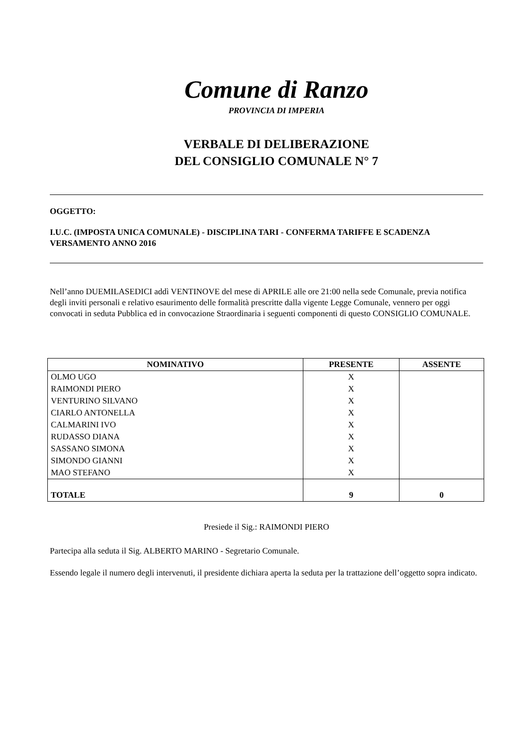Comune di Ranzo
PROVINCIA DI IMPERIA
VERBALE DI DELIBERAZIONE
DEL CONSIGLIO COMUNALE N° 7
OGGETTO:
I.U.C. (IMPOSTA UNICA COMUNALE) - DISCIPLINA TARI - CONFERMA TARIFFE E SCADENZA VERSAMENTO ANNO 2016
Nell’anno DUEMILASEDICI addì VENTINOVE del mese di APRILE alle ore 21:00 nella sede Comunale, previa notifica degli inviti personali e relativo esaurimento delle formalità prescritte dalla vigente Legge Comunale, vennero per oggi convocati in seduta Pubblica ed in convocazione Straordinaria i seguenti componenti di questo CONSIGLIO COMUNALE.
| NOMINATIVO | PRESENTE | ASSENTE |
| --- | --- | --- |
| OLMO UGO | X | |
| RAIMONDI PIERO | X | |
| VENTURINO SILVANO | X | |
| CIARLO ANTONELLA | X | |
| CALMARINI IVO | X | |
| RUDASSO DIANA | X | |
| SASSANO SIMONA | X | |
| SIMONDO GIANNI | X | |
| MAO STEFANO | X | |
| TOTALE | 9 | 0 |
Presiede il Sig.: RAIMONDI PIERO
Partecipa alla seduta il Sig. ALBERTO MARINO - Segretario Comunale.
Essendo legale il numero degli intervenuti, il presidente dichiara aperta la seduta per la trattazione dell’oggetto sopra indicato.